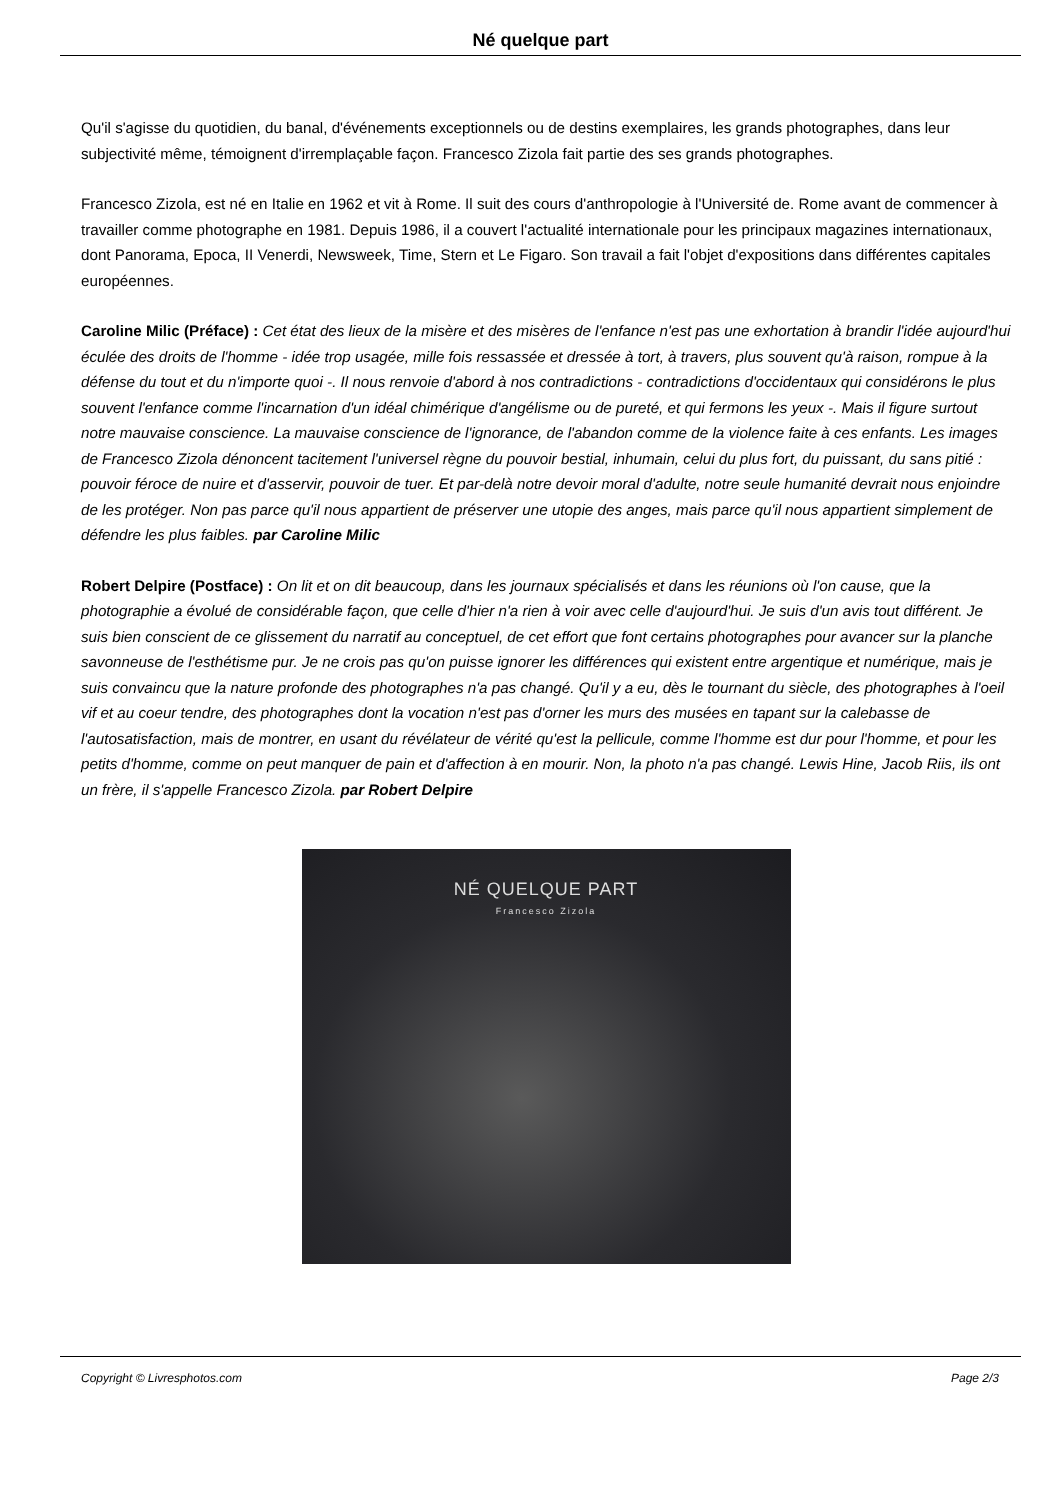Né quelque part
Qu'il s'agisse du quotidien, du banal, d'événements exceptionnels ou de destins exemplaires, les grands photographes, dans leur subjectivité même, témoignent d'irremplaçable façon. Francesco Zizola fait partie des ses grands photographes.
Francesco Zizola, est né en Italie en 1962 et vit à Rome. Il suit des cours d'anthropologie à l'Université de. Rome avant de commencer à travailler comme photographe en 1981. Depuis 1986, il a couvert l'actualité internationale pour les principaux magazines internationaux, dont Panorama, Epoca, II Venerdi, Newsweek, Time, Stern et Le Figaro. Son travail a fait l'objet d'expositions dans différentes capitales européennes.
Caroline Milic (Préface) : Cet état des lieux de la misère et des misères de l'enfance n'est pas une exhortation à brandir l'idée aujourd'hui éculée des droits de l'homme - idée trop usagée, mille fois ressassée et dressée à tort, à travers, plus souvent qu'à raison, rompue à la défense du tout et du n'importe quoi -. Il nous renvoie d'abord à nos contradictions - contradictions d'occidentaux qui considérons le plus souvent l'enfance comme l'incarnation d'un idéal chimérique d'angélisme ou de pureté, et qui fermons les yeux -. Mais il figure surtout notre mauvaise conscience. La mauvaise conscience de l'ignorance, de l'abandon comme de la violence faite à ces enfants. Les images de Francesco Zizola dénoncent tacitement l'universel règne du pouvoir bestial, inhumain, celui du plus fort, du puissant, du sans pitié : pouvoir féroce de nuire et d'asservir, pouvoir de tuer. Et par-delà notre devoir moral d'adulte, notre seule humanité devrait nous enjoindre de les protéger. Non pas parce qu'il nous appartient de préserver une utopie des anges, mais parce qu'il nous appartient simplement de défendre les plus faibles. par Caroline Milic
Robert Delpire (Postface) : On lit et on dit beaucoup, dans les journaux spécialisés et dans les réunions où l'on cause, que la photographie a évolué de considérable façon, que celle d'hier n'a rien à voir avec celle d'aujourd'hui. Je suis d'un avis tout différent. Je suis bien conscient de ce glissement du narratif au conceptuel, de cet effort que font certains photographes pour avancer sur la planche savonneuse de l'esthétisme pur. Je ne crois pas qu'on puisse ignorer les différences qui existent entre argentique et numérique, mais je suis convaincu que la nature profonde des photographes n'a pas changé. Qu'il y a eu, dès le tournant du siècle, des photographes à l'oeil vif et au coeur tendre, des photographes dont la vocation n'est pas d'orner les murs des musées en tapant sur la calebasse de l'autosatisfaction, mais de montrer, en usant du révélateur de vérité qu'est la pellicule, comme l'homme est dur pour l'homme, et pour les petits d'homme, comme on peut manquer de pain et d'affection à en mourir. Non, la photo n'a pas changé. Lewis Hine, Jacob Riis, ils ont un frère, il s'appelle Francesco Zizola. par Robert Delpire
NÉ QUELQUE PART
Francesco Zizola
Copyright © Livresphotos.com Page 2/3